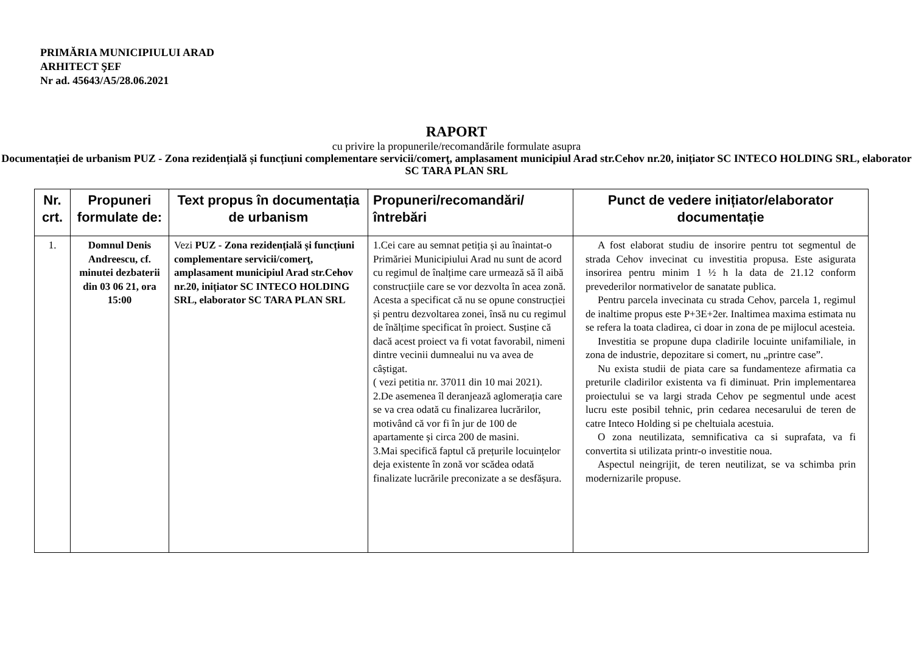PRIMĂRIA MUNICIPIULUI ARAD
ARHITECT ŞEF
Nr ad. 45643/A5/28.06.2021
RAPORT
cu privire la propunerile/recomandările formulate asupra
Documentației de urbanism PUZ - Zona rezidențială și funcțiuni complementare servicii/comerţ, amplasament municipiul Arad str.Cehov nr.20, inițiator SC INTECO HOLDING SRL, elaborator SC TARA PLAN SRL
| Nr. crt. | Propuneri formulate de: | Text propus în documentația de urbanism | Propuneri/recomandări/ întrebări | Punct de vedere inițiator/elaborator documentație |
| --- | --- | --- | --- | --- |
| 1. | Domnul Denis Andreescu, cf. minutei dezbaterii din 03 06 21, ora 15:00 | Vezi PUZ - Zona rezidențială și funcțiuni complementare servicii/comerţ, amplasament municipiul Arad str.Cehov nr.20, inițiator SC INTECO HOLDING SRL, elaborator SC TARA PLAN SRL | 1.Cei care au semnat petiția și au înaintat-o Primăriei Municipiului Arad nu sunt de acord cu regimul de înalțime care urmează să îl aibă construcțiile care se vor dezvolta în acea zonă. Acesta a specificat că nu se opune construcției și pentru dezvoltarea zonei, însă nu cu regimul de înălțime specificat în proiect. Susține că dacă acest proiect va fi votat favorabil, nimeni dintre vecinii dumnealui nu va avea de câștigat. ( vezi petitia nr. 37011 din 10 mai 2021). 2.De asemenea îl deranjează aglomerația care se va crea odată cu finalizarea lucrărilor, motivând că vor fi în jur de 100 de apartamente și circa 200 de masini. 3.Mai specifică faptul că prețurile locuințelor deja existente în zonă vor scădea odată finalizate lucrările preconizate a se desfășura. | A fost elaborat studiu de insorire pentru tot segmentul de strada Cehov invecinat cu investitia propusa. Este asigurata insorirea pentru minim 1 ½ h la data de 21.12 conform prevederilor normativelor de sanatate publica. Pentru parcela invecinata cu strada Cehov, parcela 1, regimul de inaltime propus este P+3E+2er. Inaltimea maxima estimata nu se refera la toata cladirea, ci doar in zona de pe mijlocul acesteia. Investitia se propune dupa cladirile locuinte unifamiliale, in zona de industrie, depozitare si comert, nu „printre case”. Nu exista studii de piata care sa fundamenteze afirmatia ca preturile cladirilor existenta va fi diminuat. Prin implementarea proiectului se va largi strada Cehov pe segmentul unde acest lucru este posibil tehnic, prin cedarea necesarului de teren de catre Inteco Holding si pe cheltuiala acestuia. O zona neutilizata, semnificativa ca si suprafata, va fi convertita si utilizata printr-o investitie noua. Aspectul neingrijit, de teren neutilizat, se va schimba prin modernizarile propuse. |